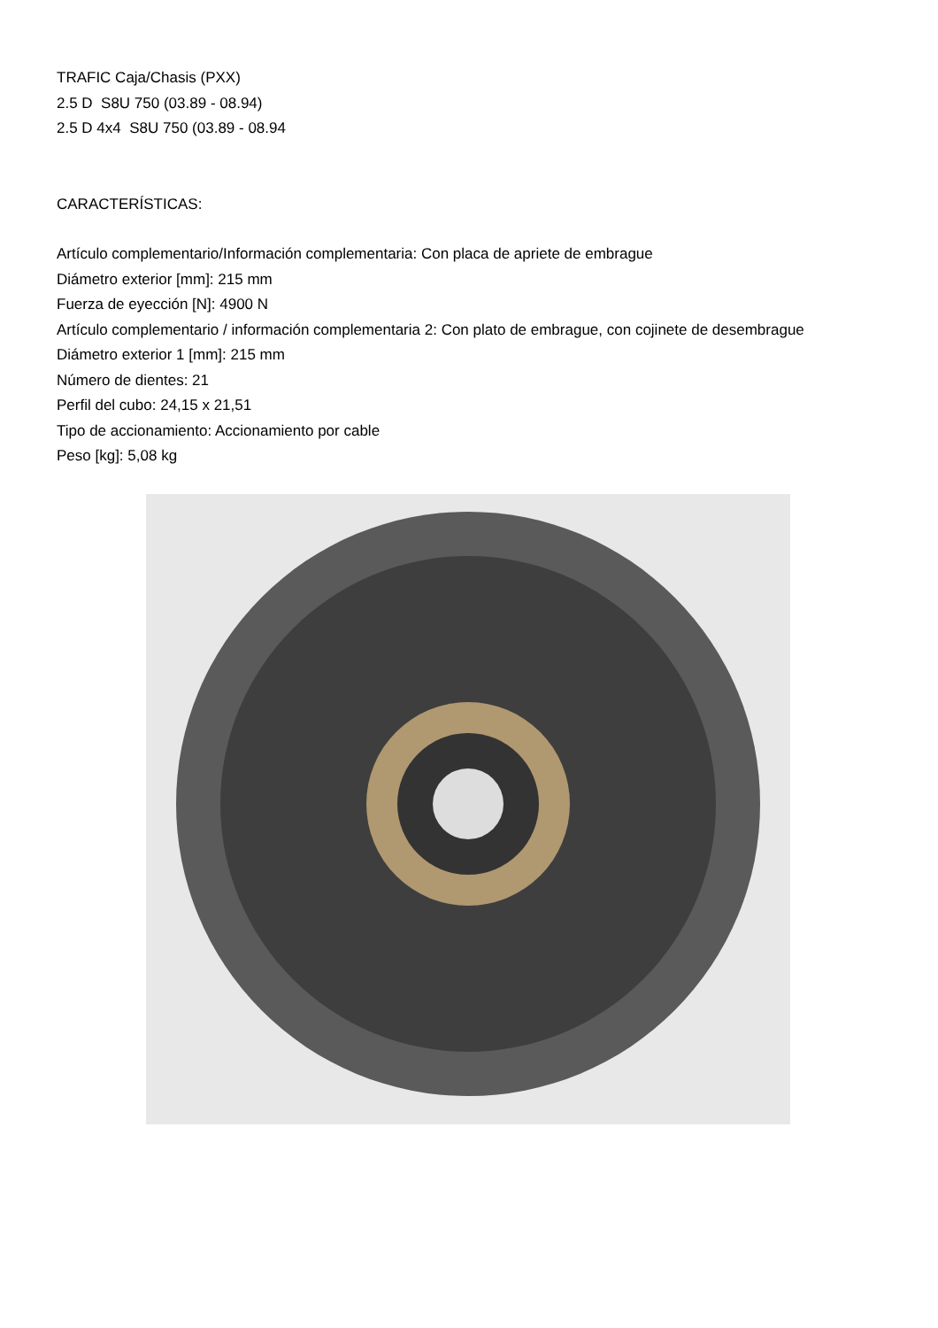TRAFIC Caja/Chasis (PXX)
2.5 D S8U 750 (03.89 - 08.94)
2.5 D 4x4 S8U 750 (03.89 - 08.94
CARACTERÍSTICAS:
Artículo complementario/Información complementaria: Con placa de apriete de embrague
Diámetro exterior [mm]: 215 mm
Fuerza de eyección [N]: 4900 N
Artículo complementario / información complementaria 2: Con plato de embrague, con cojinete de desembrague
Diámetro exterior 1 [mm]: 215 mm
Número de dientes: 21
Perfil del cubo: 24,15 x 21,51
Tipo de accionamiento: Accionamiento por cable
Peso [kg]: 5,08 kg